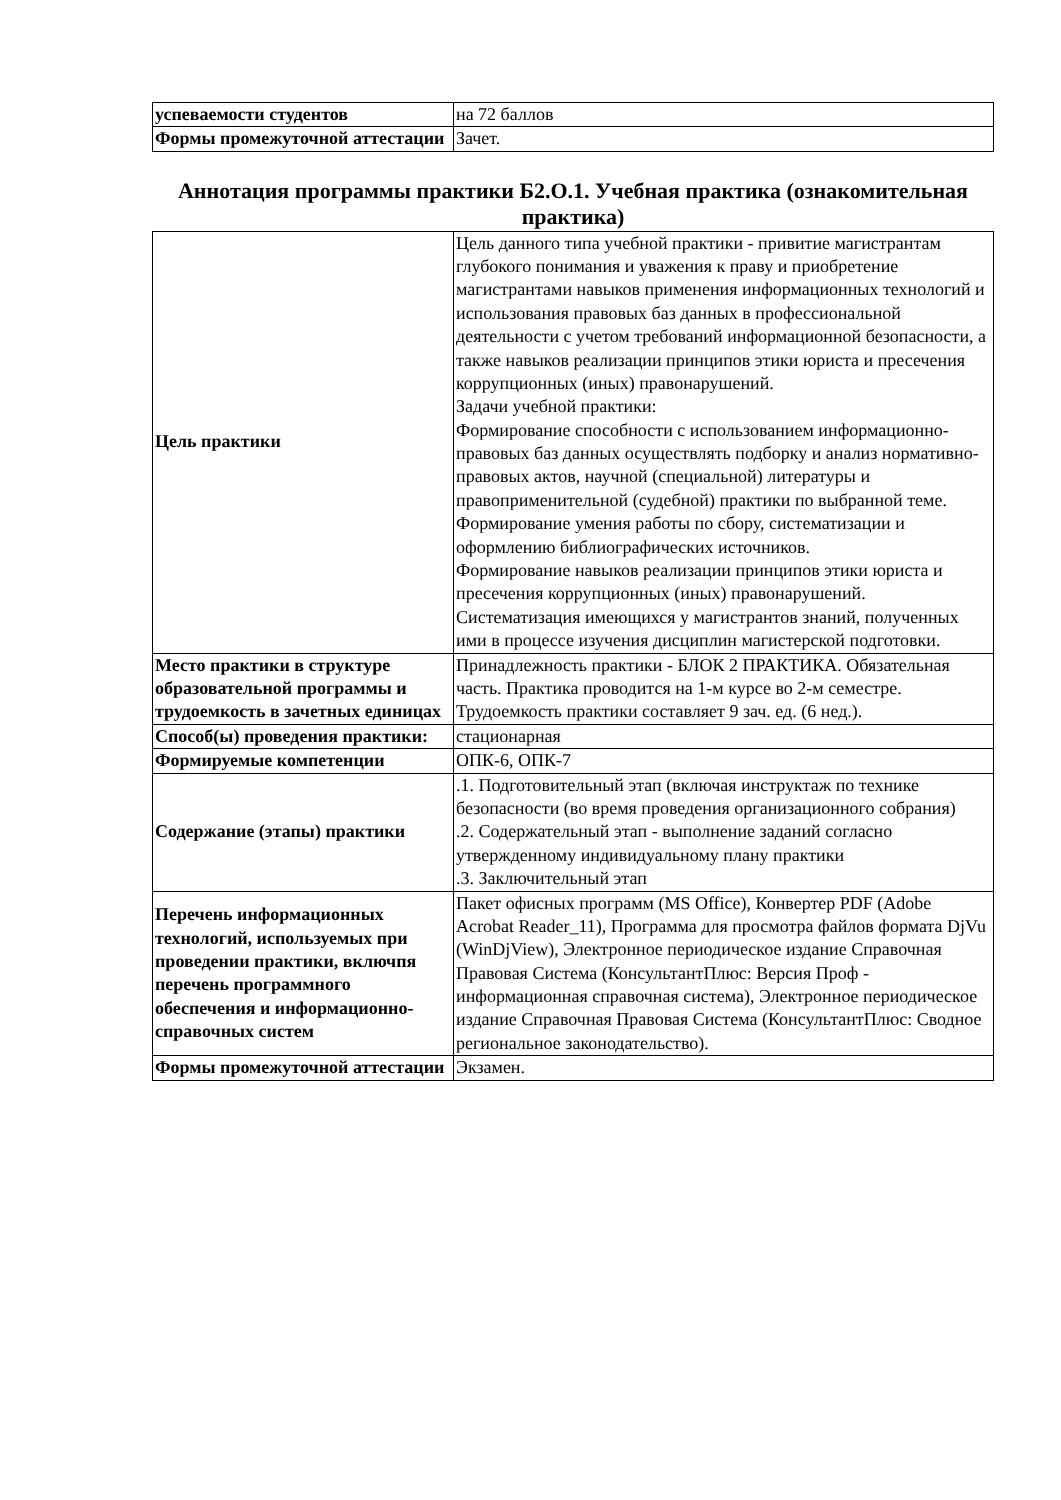| успеваемости студентов | на 72 баллов |
| Формы промежуточной аттестации | Зачет. |
Аннотация программы практики Б2.О.1. Учебная практика (ознакомительная практика)
| Цель практики | Цель данного типа учебной практики - привитие магистрантам глубокого понимания и уважения к праву и приобретение магистрантами навыков применения информационных технологий и использования правовых баз данных в профессиональной деятельности с учетом требований информационной безопасности, а также навыков реализации принципов этики юриста и пресечения коррупционных (иных) правонарушений. Задачи учебной практики: Формирование способности с использованием информационно-правовых баз данных осуществлять подборку и анализ нормативно-правовых актов, научной (специальной) литературы и правоприменительной (судебной) практики по выбранной теме. Формирование умения работы по сбору, систематизации и оформлению библиографических источников. Формирование навыков реализации принципов этики юриста и пресечения коррупционных (иных) правонарушений. Систематизация имеющихся у магистрантов знаний, полученных ими в процессе изучения дисциплин магистерской подготовки. |
| Место практики в структуре образовательной программы и трудоемкость в зачетных единицах | Принадлежность практики - БЛОК 2 ПРАКТИКА. Обязательная часть. Практика проводится на 1-м курсе во 2-м семестре. Трудоемкость практики составляет 9 зач. ед. (6 нед.). |
| Способ(ы) проведения практики: | стационарная |
| Формируемые компетенции | ОПК-6, ОПК-7 |
| Содержание (этапы) практики | .1. Подготовительный этап (включая инструктаж по технике безопасности (во время проведения организационного собрания) .2. Содержательный этап - выполнение заданий согласно утвержденному индивидуальному плану практики .3. Заключительный этап |
| Перечень информационных технологий, используемых при проведении практики, включпя перечень программного обеспечения и информационно-справочных систем | Пакет офисных программ (MS Office), Конвертер PDF (Adobe Acrobat Reader_11), Программа для просмотра файлов формата DjVu (WinDjView), Электронное периодическое издание Справочная Правовая Система (КонсультантПлюс: Версия Проф - информационная справочная система), Электронное периодическое издание Справочная Правовая Система (КонсультантПлюс: Сводное региональное законодательство). |
| Формы промежуточной аттестации | Экзамен. |